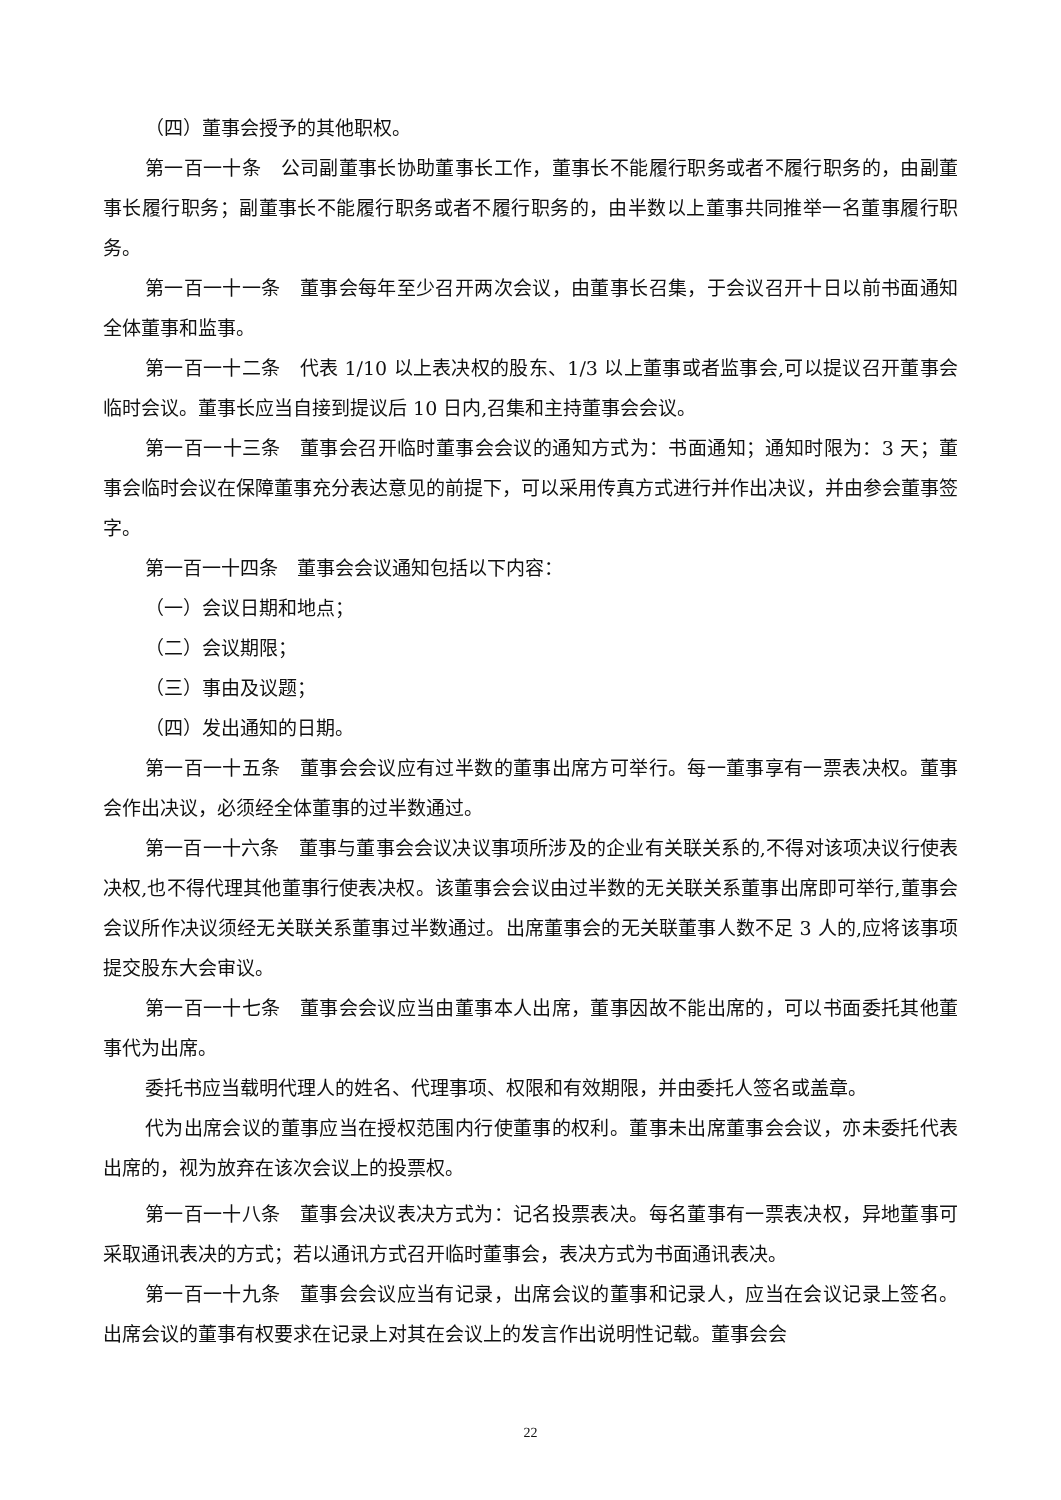（四）董事会授予的其他职权。
第一百一十条　公司副董事长协助董事长工作，董事长不能履行职务或者不履行职务的，由副董事长履行职务；副董事长不能履行职务或者不履行职务的，由半数以上董事共同推举一名董事履行职务。
第一百一十一条　董事会每年至少召开两次会议，由董事长召集，于会议召开十日以前书面通知全体董事和监事。
第一百一十二条　代表 1/10 以上表决权的股东、1/3 以上董事或者监事会,可以提议召开董事会临时会议。董事长应当自接到提议后 10 日内,召集和主持董事会会议。
第一百一十三条　董事会召开临时董事会会议的通知方式为：书面通知；通知时限为：3 天；董事会临时会议在保障董事充分表达意见的前提下，可以采用传真方式进行并作出决议，并由参会董事签字。
第一百一十四条　董事会会议通知包括以下内容：
（一）会议日期和地点；
（二）会议期限；
（三）事由及议题；
（四）发出通知的日期。
第一百一十五条　董事会会议应有过半数的董事出席方可举行。每一董事享有一票表决权。董事会作出决议，必须经全体董事的过半数通过。
第一百一十六条　董事与董事会会议决议事项所涉及的企业有关联关系的,不得对该项决议行使表决权,也不得代理其他董事行使表决权。该董事会会议由过半数的无关联关系董事出席即可举行,董事会会议所作决议须经无关联关系董事过半数通过。出席董事会的无关联董事人数不足 3 人的,应将该事项提交股东大会审议。
第一百一十七条　董事会会议应当由董事本人出席，董事因故不能出席的，可以书面委托其他董事代为出席。
委托书应当载明代理人的姓名、代理事项、权限和有效期限，并由委托人签名或盖章。
代为出席会议的董事应当在授权范围内行使董事的权利。董事未出席董事会会议，亦未委托代表出席的，视为放弃在该次会议上的投票权。
第一百一十八条　董事会决议表决方式为：记名投票表决。每名董事有一票表决权，异地董事可采取通讯表决的方式；若以通讯方式召开临时董事会，表决方式为书面通讯表决。
第一百一十九条　董事会会议应当有记录，出席会议的董事和记录人，应当在会议记录上签名。出席会议的董事有权要求在记录上对其在会议上的发言作出说明性记载。董事会会
22